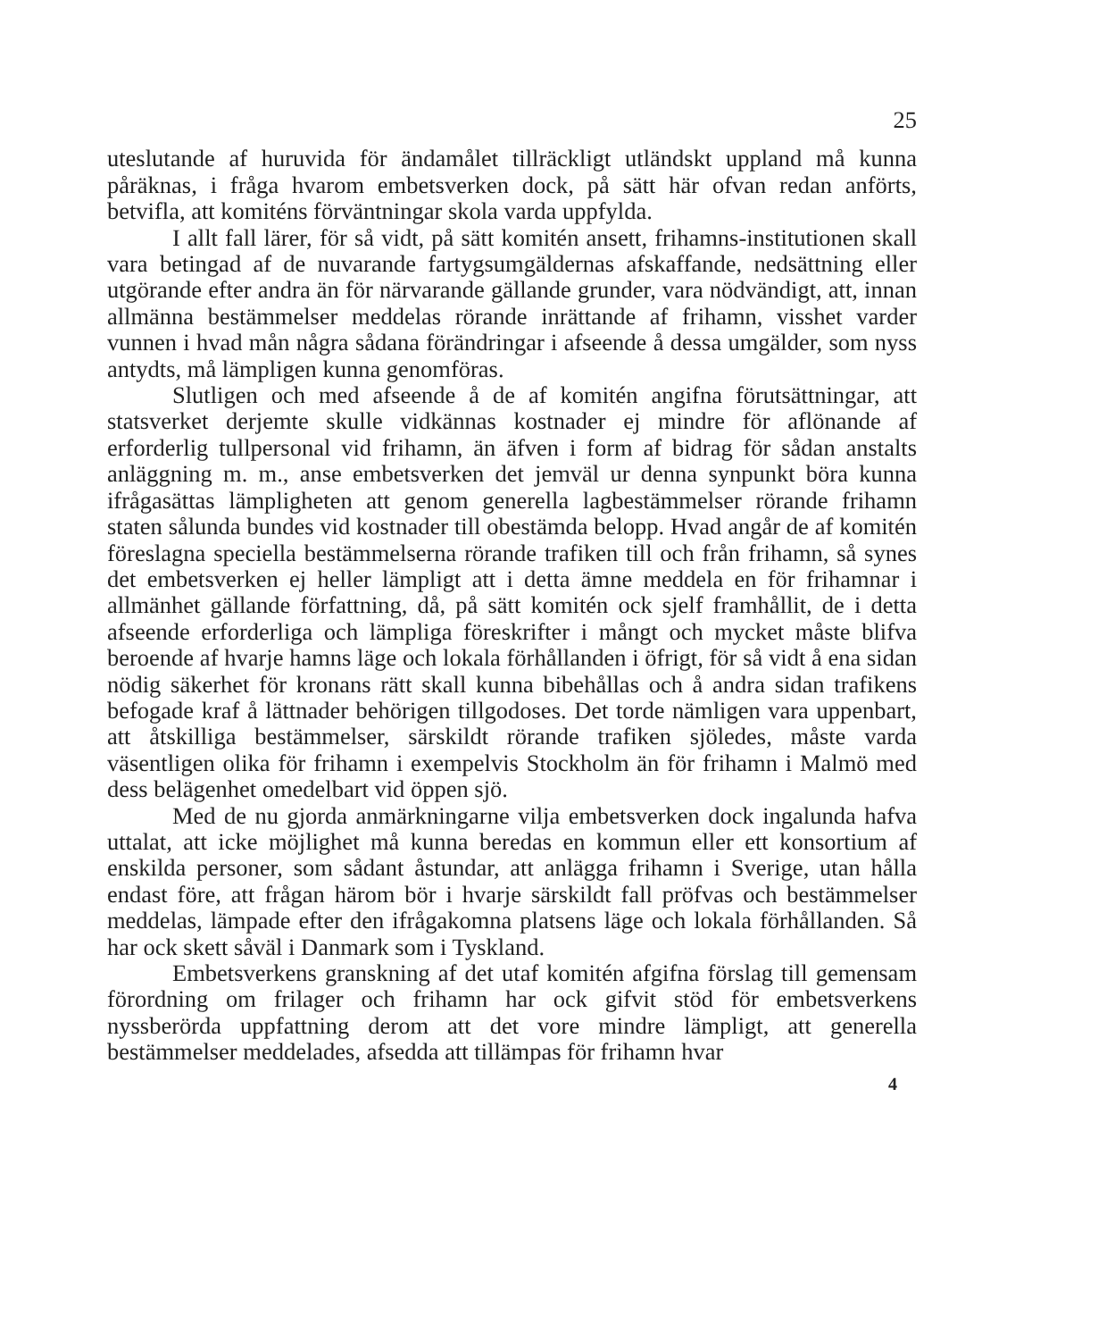25
uteslutande af huruvida för ändamålet tillräckligt utländskt uppland må kunna påräknas, i fråga hvarom embetsverken dock, på sätt här ofvan redan anförts, betvifla, att komiténs förväntningar skola varda uppfylda.
I allt fall lärer, för så vidt, på sätt komitén ansett, frihamns-institutionen skall vara betingad af de nuvarande fartygsumgäldernas afskaffande, nedsättning eller utgörande efter andra än för närvarande gällande grunder, vara nödvändigt, att, innan allmänna bestämmelser meddelas rörande inrättande af frihamn, visshet varder vunnen i hvad mån några sådana förändringar i afseende å dessa umgälder, som nyss antydts, må lämpligen kunna genomföras.
Slutligen och med afseende å de af komitén angifna förutsättningar, att statsverket derjemte skulle vidkännas kostnader ej mindre för aflönande af erforderlig tullpersonal vid frihamn, än äfven i form af bidrag för sådan anstalts anläggning m. m., anse embetsverken det jemväl ur denna synpunkt böra kunna ifrågasättas lämpligheten att genom generella lagbestämmelser rörande frihamn staten sålunda bundes vid kostnader till obestämda belopp. Hvad angår de af komitén föreslagna speciella bestämmelserna rörande trafiken till och från frihamn, så synes det embetsverken ej heller lämpligt att i detta ämne meddela en för frihamnar i allmänhet gällande författning, då, på sätt komitén ock sjelf framhållit, de i detta afseende erforderliga och lämpliga föreskrifter i mångt och mycket måste blifva beroende af hvarje hamns läge och lokala förhållanden i öfrigt, för så vidt å ena sidan nödig säkerhet för kronans rätt skall kunna bibehållas och å andra sidan trafikens befogade kraf å lättnader behörigen tillgodoses. Det torde nämligen vara uppenbart, att åtskilliga bestämmelser, särskildt rörande trafiken sjöledes, måste varda väsentligen olika för frihamn i exempelvis Stockholm än för frihamn i Malmö med dess belägenhet omedelbart vid öppen sjö.
Med de nu gjorda anmärkningarne vilja embetsverken dock ingalunda hafva uttalat, att icke möjlighet må kunna beredas en kommun eller ett konsortium af enskilda personer, som sådant åstundar, att anlägga frihamn i Sverige, utan hålla endast före, att frågan härom bör i hvarje särskildt fall pröfvas och bestämmelser meddelas, lämpade efter den ifrågakomna platsens läge och lokala förhållanden. Så har ock skett såväl i Danmark som i Tyskland.
Embetsverkens granskning af det utaf komitén afgifna förslag till gemensam förordning om frilager och frihamn har ock gifvit stöd för embetsverkens nyssberörda uppfattning derom att det vore mindre lämpligt, att generella bestämmelser meddelades, afsedda att tillämpas för frihamn hvar
4